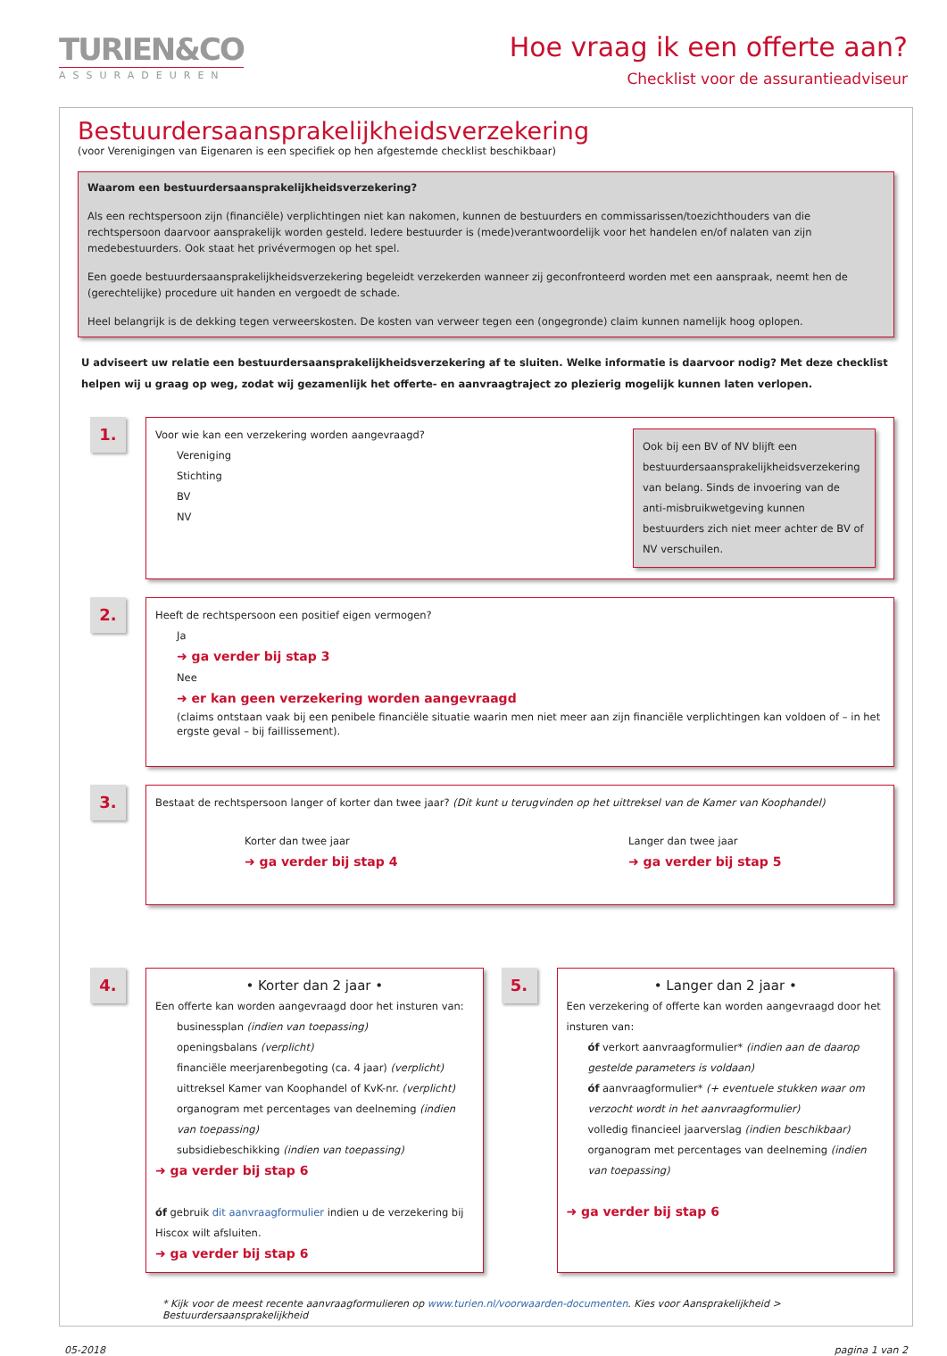TURIEN&CO
ASSURADEUREN
Hoe vraag ik een offerte aan?
Checklist voor de assurantieadviseur
Bestuurdersaansprakelijkheidsverzekering
(voor Verenigingen van Eigenaren is een specifiek op hen afgestemde checklist beschikbaar)
Waarom een bestuurdersaansprakelijkheidsverzekering?
Als een rechtspersoon zijn (financiële) verplichtingen niet kan nakomen, kunnen de bestuurders en commissarissen/toezichthouders van die rechtspersoon daarvoor aansprakelijk worden gesteld. Iedere bestuurder is (mede)verantwoordelijk voor het handelen en/of nalaten van zijn medebestuurders. Ook staat het privévermogen op het spel.
Een goede bestuurdersaansprakelijkheidsverzekering begeleidt verzekerden wanneer zij geconfronteerd worden met een aanspraak, neemt hen de (gerechtelijke) procedure uit handen en vergoedt de schade.
Heel belangrijk is de dekking tegen verweerskosten. De kosten van verweer tegen een (ongegronde) claim kunnen namelijk hoog oplopen.
U adviseert uw relatie een bestuurdersaansprakelijkheidsverzekering af te sluiten. Welke informatie is daarvoor nodig? Met deze checklist helpen wij u graag op weg, zodat wij gezamenlijk het offerte- en aanvraagtraject zo plezierig mogelijk kunnen laten verlopen.
1.
Voor wie kan een verzekering worden aangevraagd?
Vereniging
Stichting
BV
NV
Ook bij een BV of NV blijft een bestuurdersaansprakelijkheidsverzekering van belang. Sinds de invoering van de anti-misbruikwetgeving kunnen bestuurders zich niet meer achter de BV of NV verschuilen.
2.
Heeft de rechtspersoon een positief eigen vermogen?
Ja
➜ ga verder bij stap 3
Nee
➜ er kan geen verzekering worden aangevraagd
(claims ontstaan vaak bij een penibele financiële situatie waarin men niet meer aan zijn financiële verplichtingen kan voldoen of – in het ergste geval – bij faillissement).
3.
Bestaat de rechtspersoon langer of korter dan twee jaar? (Dit kunt u terugvinden op het uittreksel van de Kamer van Koophandel)
Korter dan twee jaar
➜ ga verder bij stap 4
Langer dan twee jaar
➜ ga verder bij stap 5
4.
• Korter dan 2 jaar •
Een offerte kan worden aangevraagd door het insturen van:
businessplan (indien van toepassing)
openingsbalans (verplicht)
financiële meerjarenbegoting (ca. 4 jaar) (verplicht)
uittreksel Kamer van Koophandel of KvK-nr. (verplicht)
organogram met percentages van deelneming (indien van toepassing)
subsidiebeschikking (indien van toepassing)
➜ ga verder bij stap 6
óf gebruik dit aanvraagformulier indien u de verzekering bij Hiscox wilt afsluiten.
➜ ga verder bij stap 6
5.
• Langer dan 2 jaar •
Een verzekering of offerte kan worden aangevraagd door het insturen van:
óf verkort aanvraagformulier* (indien aan de daarop gestelde parameters is voldaan)
óf aanvraagformulier* (+ eventuele stukken waar om verzocht wordt in het aanvraagformulier)
volledig financieel jaarverslag (indien beschikbaar)
organogram met percentages van deelneming (indien van toepassing)
➜ ga verder bij stap 6
* Kijk voor de meest recente aanvraagformulieren op www.turien.nl/voorwaarden-documenten. Kies voor Aansprakelijkheid > Bestuurdersaansprakelijkheid
05-2018 pagina 1 van 2